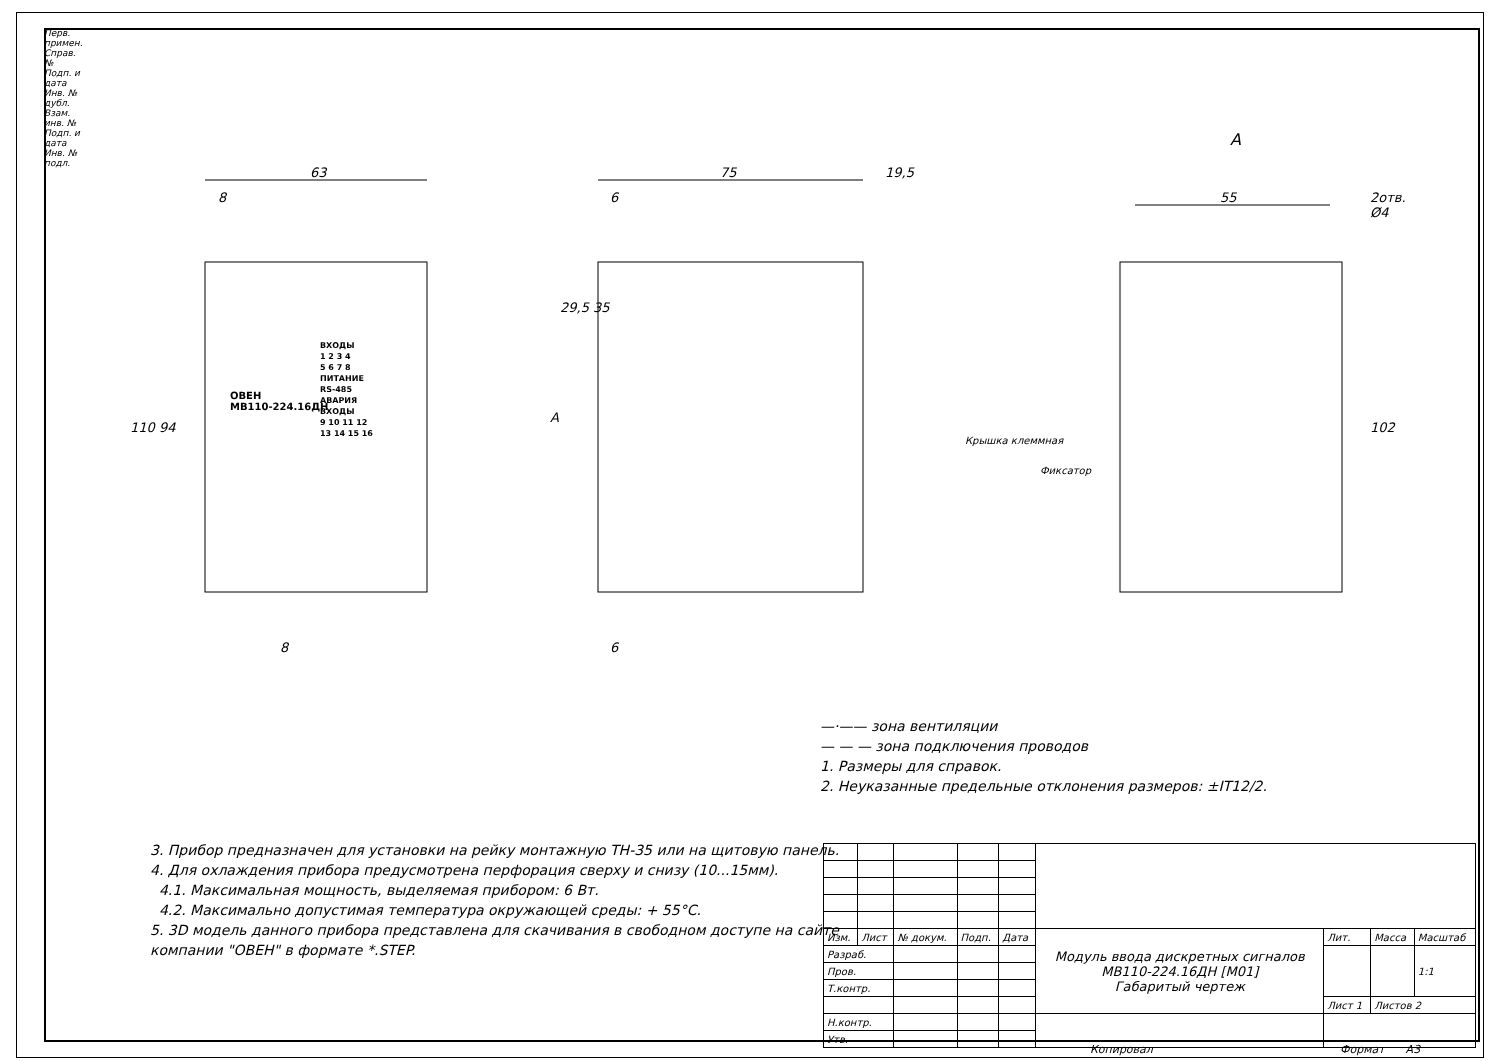Перв. примен.
Справ. №
Подп. и дата
Инв. № дубл.
Взам. инв. №
Подп. и дата
Инв. № подл.
63
8
75 19,5
6 55 2отв. Ø4
А
ВХОДЫ
1 2 3 4
5 6 7 8
ПИТАНИЕ
RS-485
АВАРИЯ
ВХОДЫ
9 10 11 12
13 14 15 16
ОВЕН
МВ110-224.16ДН
110 94
А
29,5 35
Крышка клеммная
Фиксатор
102
8 6
—·—— зона вентиляции
— — — зона подключения проводов
1. Размеры для справок.
2. Неуказанные предельные отклонения размеров: ±IT12/2.
3. Прибор предназначен для установки на рейку монтажную ТН-35 или на щитовую панель.
4. Для охлаждения прибора предусмотрена перфорация сверху и снизу (10...15мм).
4.1. Максимальная мощность, выделяемая прибором: 6 Вт.
4.2. Максимально допустимая температура окружающей среды: + 55°С.
5. 3D модель данного прибора представлена для скачивания в свободном доступе на сайте компании "ОВЕН" в формате *.STEP.
| Изм. | Лист | № докум. | Подп. | Дата | Модуль ввода дискретных сигналов МВ110-224.16ДН [М01] Габаритый чертеж | Лит. | Масса | Масштаб |
| Разраб. | | | | | | | | 1:1 |
| Пров. | | | | | | | | |
| Т.контр. | | | | | | | | |
| | | | | | | Лист 1 | Листов 2 | |
| Н.контр. | | | | | | | | |
| Утв. | | | | | | | | |
Копировал Формат А3